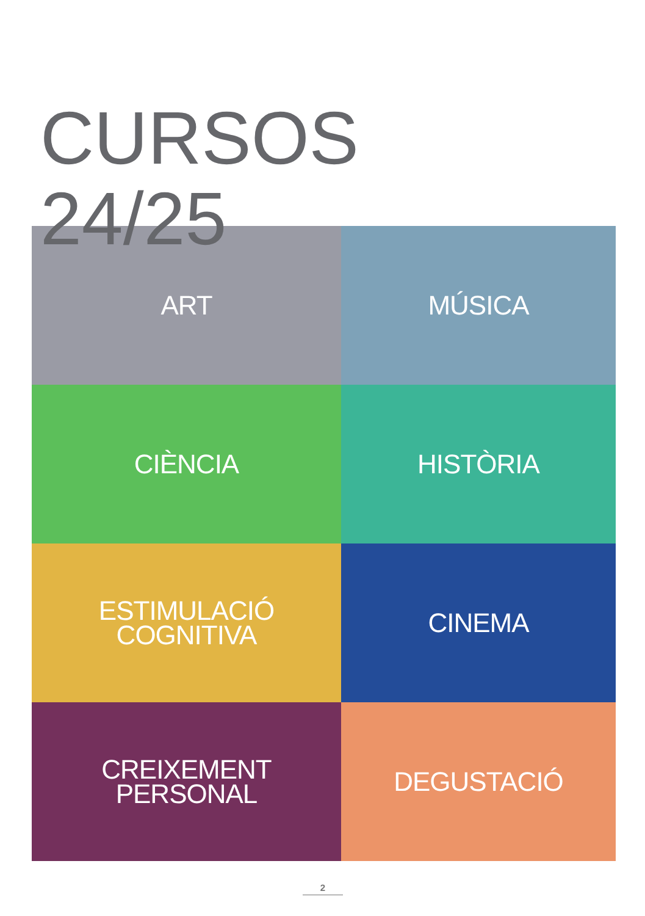CURSOS
24/25
ART
MÚSICA
CIÈNCIA
HISTÒRIA
ESTIMULACIÓ
COGNITIVA
CINEMA
CREIXEMENT
PERSONAL
DEGUSTACIÓ
2